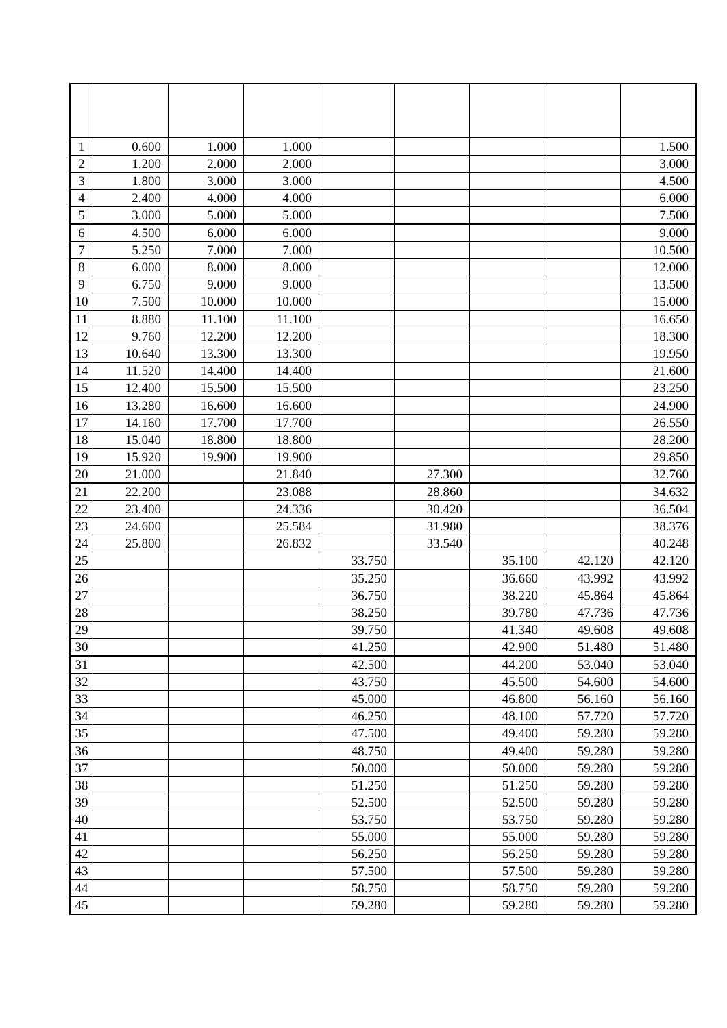| 1 | 0.600 | 1.000 | 1.000 | | | | | 1.500 |
| 2 | 1.200 | 2.000 | 2.000 | | | | | 3.000 |
| 3 | 1.800 | 3.000 | 3.000 | | | | | 4.500 |
| 4 | 2.400 | 4.000 | 4.000 | | | | | 6.000 |
| 5 | 3.000 | 5.000 | 5.000 | | | | | 7.500 |
| 6 | 4.500 | 6.000 | 6.000 | | | | | 9.000 |
| 7 | 5.250 | 7.000 | 7.000 | | | | | 10.500 |
| 8 | 6.000 | 8.000 | 8.000 | | | | | 12.000 |
| 9 | 6.750 | 9.000 | 9.000 | | | | | 13.500 |
| 10 | 7.500 | 10.000 | 10.000 | | | | | 15.000 |
| 11 | 8.880 | 11.100 | 11.100 | | | | | 16.650 |
| 12 | 9.760 | 12.200 | 12.200 | | | | | 18.300 |
| 13 | 10.640 | 13.300 | 13.300 | | | | | 19.950 |
| 14 | 11.520 | 14.400 | 14.400 | | | | | 21.600 |
| 15 | 12.400 | 15.500 | 15.500 | | | | | 23.250 |
| 16 | 13.280 | 16.600 | 16.600 | | | | | 24.900 |
| 17 | 14.160 | 17.700 | 17.700 | | | | | 26.550 |
| 18 | 15.040 | 18.800 | 18.800 | | | | | 28.200 |
| 19 | 15.920 | 19.900 | 19.900 | | | | | 29.850 |
| 20 | 21.000 | | 21.840 | | 27.300 | | | 32.760 |
| 21 | 22.200 | | 23.088 | | 28.860 | | | 34.632 |
| 22 | 23.400 | | 24.336 | | 30.420 | | | 36.504 |
| 23 | 24.600 | | 25.584 | | 31.980 | | | 38.376 |
| 24 | 25.800 | | 26.832 | | 33.540 | | | 40.248 |
| 25 | | | | 33.750 | | 35.100 | 42.120 | 42.120 |
| 26 | | | | 35.250 | | 36.660 | 43.992 | 43.992 |
| 27 | | | | 36.750 | | 38.220 | 45.864 | 45.864 |
| 28 | | | | 38.250 | | 39.780 | 47.736 | 47.736 |
| 29 | | | | 39.750 | | 41.340 | 49.608 | 49.608 |
| 30 | | | | 41.250 | | 42.900 | 51.480 | 51.480 |
| 31 | | | | 42.500 | | 44.200 | 53.040 | 53.040 |
| 32 | | | | 43.750 | | 45.500 | 54.600 | 54.600 |
| 33 | | | | 45.000 | | 46.800 | 56.160 | 56.160 |
| 34 | | | | 46.250 | | 48.100 | 57.720 | 57.720 |
| 35 | | | | 47.500 | | 49.400 | 59.280 | 59.280 |
| 36 | | | | 48.750 | | 49.400 | 59.280 | 59.280 |
| 37 | | | | 50.000 | | 50.000 | 59.280 | 59.280 |
| 38 | | | | 51.250 | | 51.250 | 59.280 | 59.280 |
| 39 | | | | 52.500 | | 52.500 | 59.280 | 59.280 |
| 40 | | | | 53.750 | | 53.750 | 59.280 | 59.280 |
| 41 | | | | 55.000 | | 55.000 | 59.280 | 59.280 |
| 42 | | | | 56.250 | | 56.250 | 59.280 | 59.280 |
| 43 | | | | 57.500 | | 57.500 | 59.280 | 59.280 |
| 44 | | | | 58.750 | | 58.750 | 59.280 | 59.280 |
| 45 | | | | 59.280 | | 59.280 | 59.280 | 59.280 |